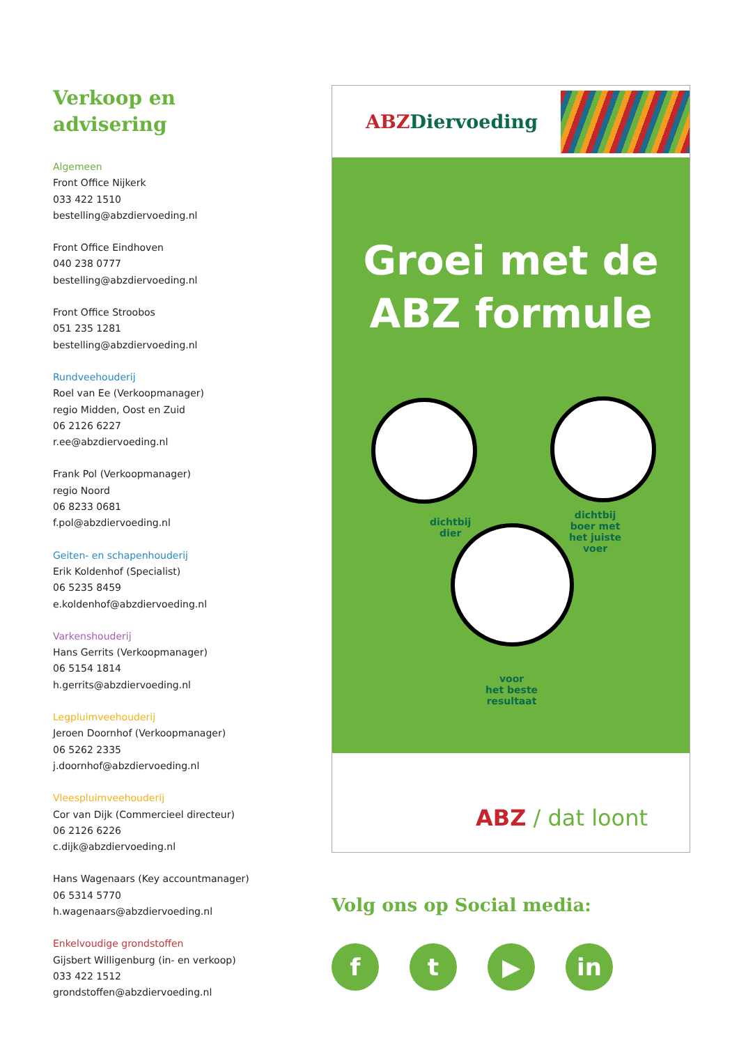Verkoop en
advisering
Algemeen
Front Office Nijkerk
033 422 1510
bestelling@abzdiervoeding.nl
Front Office Eindhoven
040 238 0777
bestelling@abzdiervoeding.nl
Front Office Stroobos
051 235 1281
bestelling@abzdiervoeding.nl
Rundveehouderij
Roel van Ee (Verkoopmanager)
regio Midden, Oost en Zuid
06 2126 6227
r.ee@abzdiervoeding.nl
Frank Pol (Verkoopmanager)
regio Noord
06 8233 0681
f.pol@abzdiervoeding.nl
Geiten- en schapenhouderij
Erik Koldenhof (Specialist)
06 5235 8459
e.koldenhof@abzdiervoeding.nl
Varkenshouderij
Hans Gerrits (Verkoopmanager)
06 5154 1814
h.gerrits@abzdiervoeding.nl
Legpluimveehouderij
Jeroen Doornhof (Verkoopmanager)
06 5262 2335
j.doornhof@abzdiervoeding.nl
Vleespluimveehouderij
Cor van Dijk (Commercieel directeur)
06 2126 6226
c.dijk@abzdiervoeding.nl
Hans Wagenaars (Key accountmanager)
06 5314 5770
h.wagenaars@abzdiervoeding.nl
Enkelvoudige grondstoffen
Gijsbert Willigenburg (in- en verkoop)
033 422 1512
grondstoffen@abzdiervoeding.nl
ABZDiervoeding
Groei met de
ABZ formule
dichtbij
dier
dichtbij
boer met
het juiste
voer
voor
het beste
resultaat
ABZ / dat loont
Volg ons op Social media:
ft ▶ in